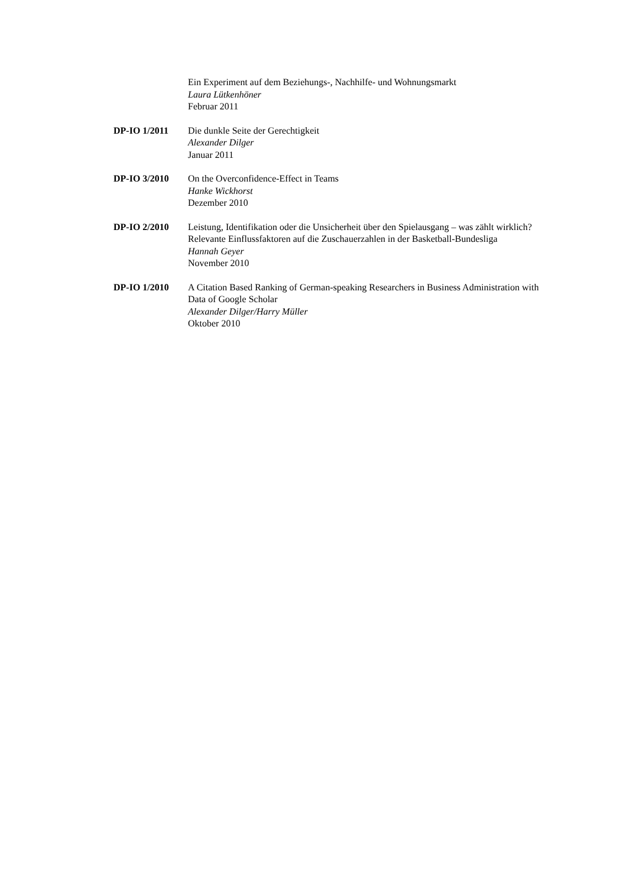Ein Experiment auf dem Beziehungs-, Nachhilfe- und Wohnungsmarkt
Laura Lütkenhöner
Februar 2011
DP-IO 1/2011 Die dunkle Seite der Gerechtigkeit
Alexander Dilger
Januar 2011
DP-IO 3/2010 On the Overconfidence-Effect in Teams
Hanke Wickhorst
Dezember 2010
DP-IO 2/2010 Leistung, Identifikation oder die Unsicherheit über den Spielausgang – was zählt wirklich?
Relevante Einflussfaktoren auf die Zuschauerzahlen in der Basketball-Bundesliga
Hannah Geyer
November 2010
DP-IO 1/2010 A Citation Based Ranking of German-speaking Researchers in Business Administration with Data of Google Scholar
Alexander Dilger/Harry Müller
Oktober 2010